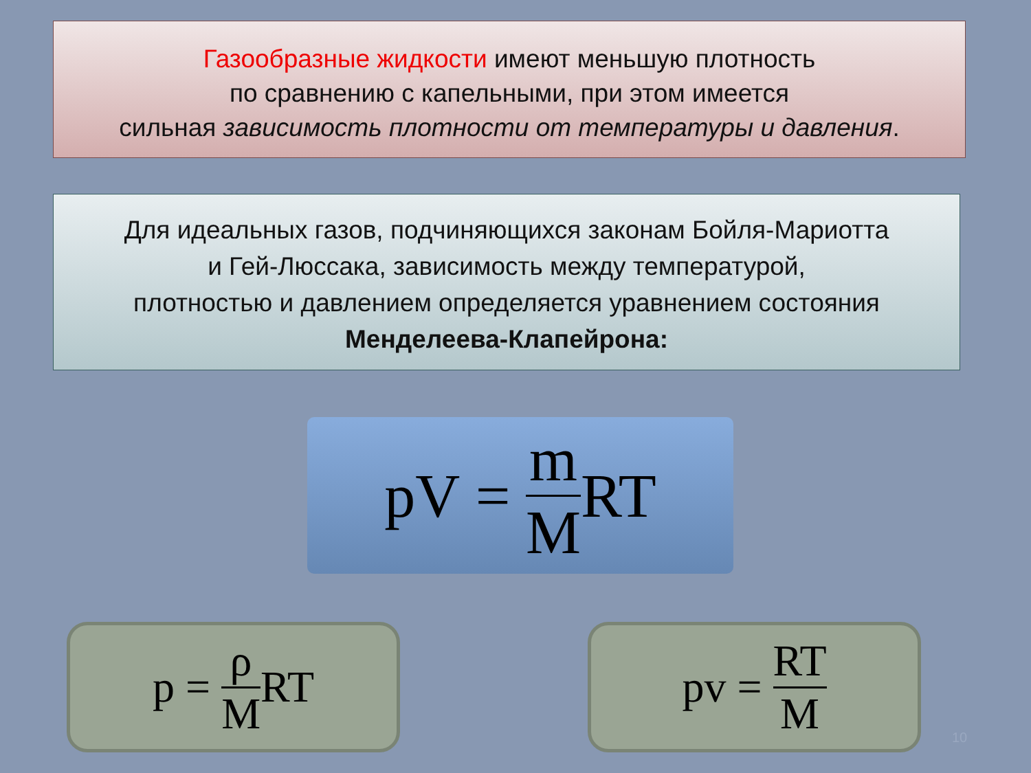Газообразные жидкости имеют меньшую плотность
по сравнению с капельными, при этом имеется
сильная зависимость плотности от температуры и давления.
Для идеальных газов, подчиняющихся законам Бойля-Мариотта
и Гей-Люссака, зависимость между температурой,
плотностью и давлением определяется уравнением состояния
Менделеева-Клапейрона:
pV = m M RT
p = ρ M RT pv = RT M
10